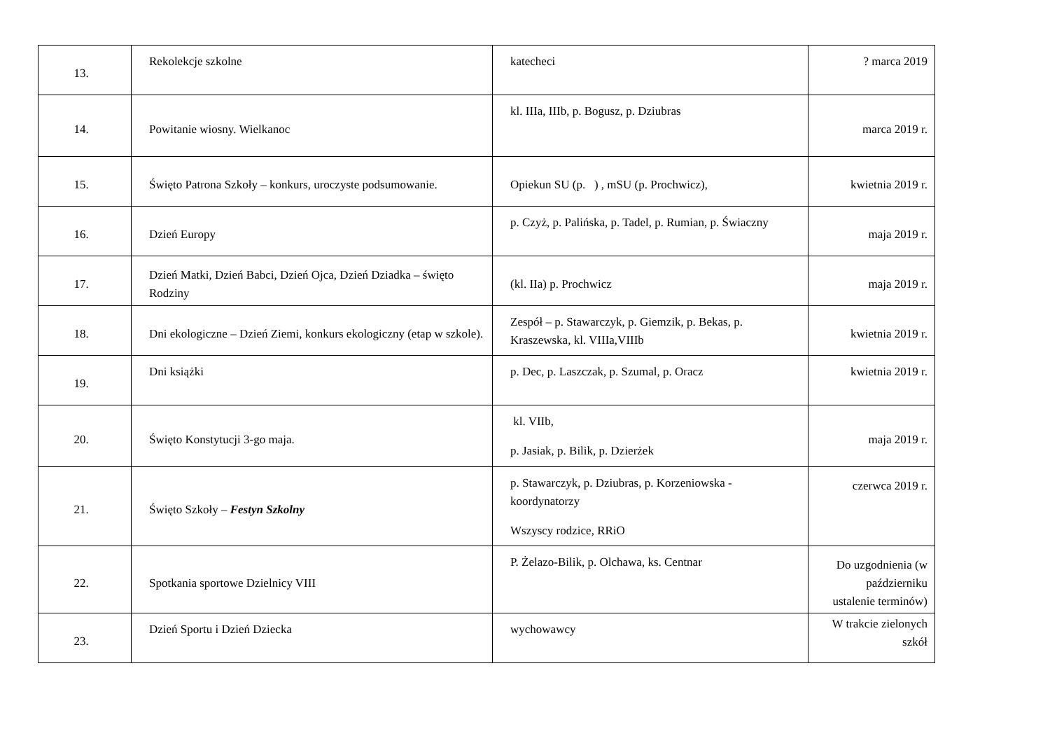| 13. | Rekolekcje szkolne | katecheci | ? marca 2019 |
| 14. | Powitanie wiosny. Wielkanoc | kl. IIIa, IIIb, p. Bogusz, p. Dziubras | marca 2019 r. |
| 15. | Święto Patrona Szkoły – konkurs, uroczyste podsumowanie. | Opiekun SU (p. ) , mSU (p. Prochwicz), | kwietnia 2019 r. |
| 16. | Dzień Europy | p. Czyż, p. Palińska, p. Tadel, p. Rumian, p. Świaczny | maja 2019 r. |
| 17. | Dzień Matki, Dzień Babci, Dzień Ojca, Dzień Dziadka – święto Rodziny | (kl. IIa) p. Prochwicz | maja 2019 r. |
| 18. | Dni ekologiczne – Dzień Ziemi, konkurs ekologiczny (etap w szkole). | Zespół – p. Stawarczyk, p. Giemzik, p. Bekas, p. Kraszewska, kl. VIIIa,VIIIb | kwietnia 2019 r. |
| 19. | Dni książki | p. Dec, p. Laszczak, p. Szumal, p. Oracz | kwietnia 2019 r. |
| 20. | Święto Konstytucji 3-go maja. | kl. VIIb, p. Jasiak, p. Bilik, p. Dzierżek | maja 2019 r. |
| 21. | Święto Szkoły – Festyn Szkolny | p. Stawarczyk, p. Dziubras, p. Korzeniowska - koordynatorzy Wszyscy rodzice, RRiO | czerwca 2019 r. |
| 22. | Spotkania sportowe Dzielnicy VIII | P. Żelazo-Bilik, p. Olchawa, ks. Centnar | Do uzgodnienia (w październiku ustalenie terminów) |
| 23. | Dzień Sportu i Dzień Dziecka | wychowawcy | W trakcie zielonych szkół |